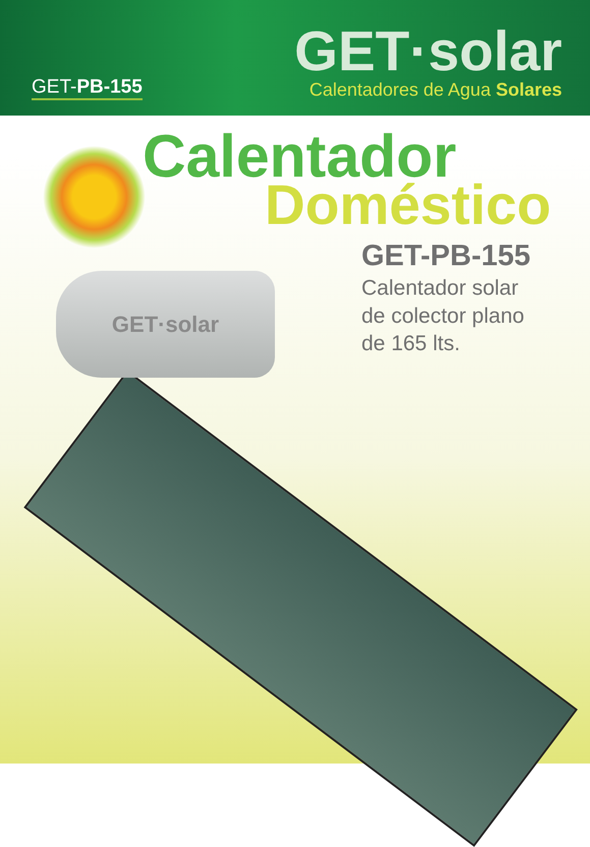GET-PB-155
GET·solar
Calentadores de Agua Solares
Calentador
Doméstico
GET-PB-155
Calentador solar
de colector plano
de 165 lts.
GET·solar